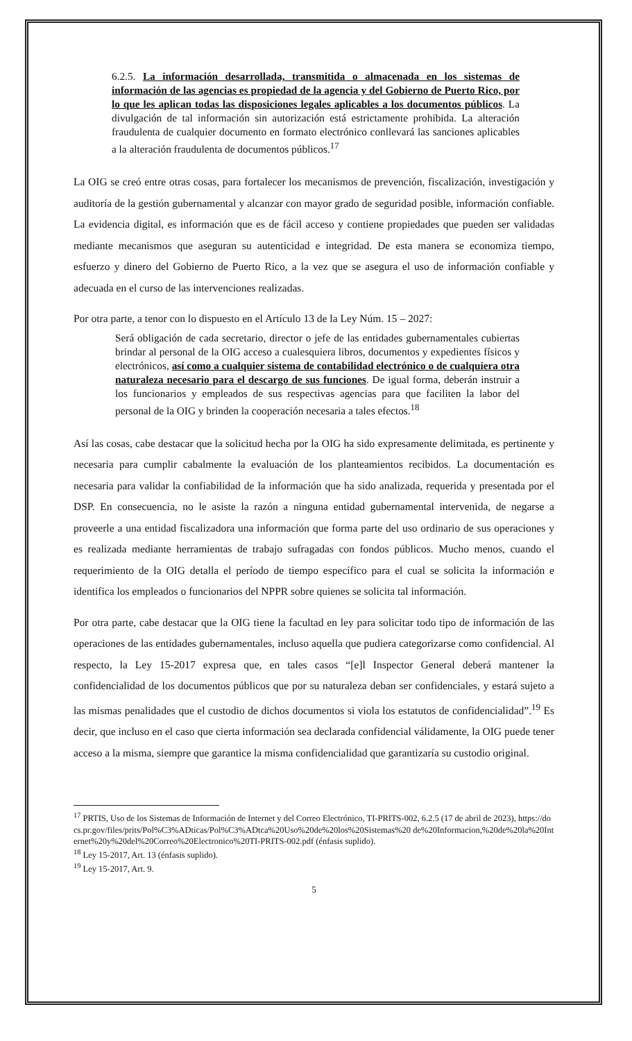6.2.5. La información desarrollada, transmitida o almacenada en los sistemas de información de las agencias es propiedad de la agencia y del Gobierno de Puerto Rico, por lo que les aplican todas las disposiciones legales aplicables a los documentos públicos. La divulgación de tal información sin autorización está estrictamente prohibida. La alteración fraudulenta de cualquier documento en formato electrónico conllevará las sanciones aplicables a la alteración fraudulenta de documentos públicos.<sup>17</sup>
La OIG se creó entre otras cosas, para fortalecer los mecanismos de prevención, fiscalización, investigación y auditoría de la gestión gubernamental y alcanzar con mayor grado de seguridad posible, información confiable. La evidencia digital, es información que es de fácil acceso y contiene propiedades que pueden ser validadas mediante mecanismos que aseguran su autenticidad e integridad. De esta manera se economiza tiempo, esfuerzo y dinero del Gobierno de Puerto Rico, a la vez que se asegura el uso de información confiable y adecuada en el curso de las intervenciones realizadas.
Por otra parte, a tenor con lo dispuesto en el Artículo 13 de la Ley Núm. 15 – 2027:
Será obligación de cada secretario, director o jefe de las entidades gubernamentales cubiertas brindar al personal de la OIG acceso a cualesquiera libros, documentos y expedientes físicos y electrónicos, así como a cualquier sistema de contabilidad electrónico o de cualquiera otra naturaleza necesario para el descargo de sus funciones. De igual forma, deberán instruir a los funcionarios y empleados de sus respectivas agencias para que faciliten la labor del personal de la OIG y brinden la cooperación necesaria a tales efectos.<sup>18</sup>
Así las cosas, cabe destacar que la solicitud hecha por la OIG ha sido expresamente delimitada, es pertinente y necesaria para cumplir cabalmente la evaluación de los planteamientos recibidos. La documentación es necesaria para validar la confiabilidad de la información que ha sido analizada, requerida y presentada por el DSP. En consecuencia, no le asiste la razón a ninguna entidad gubernamental intervenida, de negarse a proveerle a una entidad fiscalizadora una información que forma parte del uso ordinario de sus operaciones y es realizada mediante herramientas de trabajo sufragadas con fondos públicos. Mucho menos, cuando el requerimiento de la OIG detalla el período de tiempo específico para el cual se solicita la información e identifica los empleados o funcionarios del NPPR sobre quienes se solicita tal información.
Por otra parte, cabe destacar que la OIG tiene la facultad en ley para solicitar todo tipo de información de las operaciones de las entidades gubernamentales, incluso aquella que pudiera categorizarse como confidencial. Al respecto, la Ley 15-2017 expresa que, en tales casos “[e]l Inspector General deberá mantener la confidencialidad de los documentos públicos que por su naturaleza deban ser confidenciales, y estará sujeto a las mismas penalidades que el custodio de dichos documentos si viola los estatutos de confidencialidad”.<sup>19</sup> Es decir, que incluso en el caso que cierta información sea declarada confidencial válidamente, la OIG puede tener acceso a la misma, siempre que garantice la misma confidencialidad que garantizaría su custodio original.
<sup>17</sup> PRTIS, Uso de los Sistemas de Información de Internet y del Correo Electrónico, TI-PRITS-002, 6.2.5 (17 de abril de 2023), https://docs.pr.gov/files/prits/Pol%C3%ADticas/Pol%C3%ADtca%20Uso%20de%20los%20Sistemas%20 de%20Informacion,%20de%20la%20Internet%20y%20del%20Correo%20Electronico%20TI-PRITS-002.pdf (énfasis suplido).
<sup>18</sup> Ley 15-2017, Art. 13 (énfasis suplido).
<sup>19</sup> Ley 15-2017, Art. 9.
5